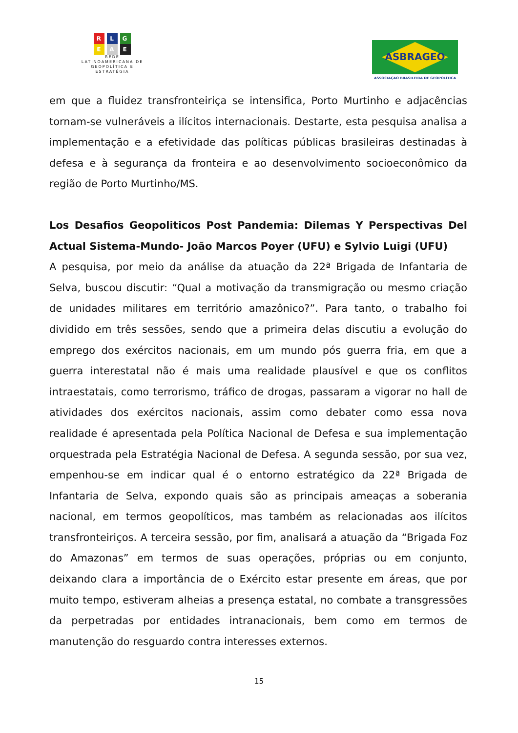R L G
E A E
REDE
LATINOAMERICANA DE
GEOPOLÍTICA E
ESTRATÉGIA
ASBRAGEO
ASSOCIAÇAO BRASILEIRA DE GEOPOLITICA
em que a fluidez transfronteiriça se intensifica, Porto Murtinho e adjacências tornam-se vulneráveis a ilícitos internacionais. Destarte, esta pesquisa analisa a implementação e a efetividade das políticas públicas brasileiras destinadas à defesa e à segurança da fronteira e ao desenvolvimento socioeconômico da região de Porto Murtinho/MS.
Los Desafios Geopoliticos Post Pandemia: Dilemas Y Perspectivas Del Actual Sistema-Mundo- João Marcos Poyer (UFU) e Sylvio Luigi (UFU)
A pesquisa, por meio da análise da atuação da 22ª Brigada de Infantaria de Selva, buscou discutir: “Qual a motivação da transmigração ou mesmo criação de unidades militares em território amazônico?”. Para tanto, o trabalho foi dividido em três sessões, sendo que a primeira delas discutiu a evolução do emprego dos exércitos nacionais, em um mundo pós guerra fria, em que a guerra interestatal não é mais uma realidade plausível e que os conflitos intraestatais, como terrorismo, tráfico de drogas, passaram a vigorar no hall de atividades dos exércitos nacionais, assim como debater como essa nova realidade é apresentada pela Política Nacional de Defesa e sua implementação orquestrada pela Estratégia Nacional de Defesa. A segunda sessão, por sua vez, empenhou-se em indicar qual é o entorno estratégico da 22ª Brigada de Infantaria de Selva, expondo quais são as principais ameaças a soberania nacional, em termos geopolíticos, mas também as relacionadas aos ilícitos transfronteiriços. A terceira sessão, por fim, analisará a atuação da “Brigada Foz do Amazonas” em termos de suas operações, próprias ou em conjunto, deixando clara a importância de o Exército estar presente em áreas, que por muito tempo, estiveram alheias a presença estatal, no combate a transgressões da perpetradas por entidades intranacionais, bem como em termos de manutenção do resguardo contra interesses externos.
15